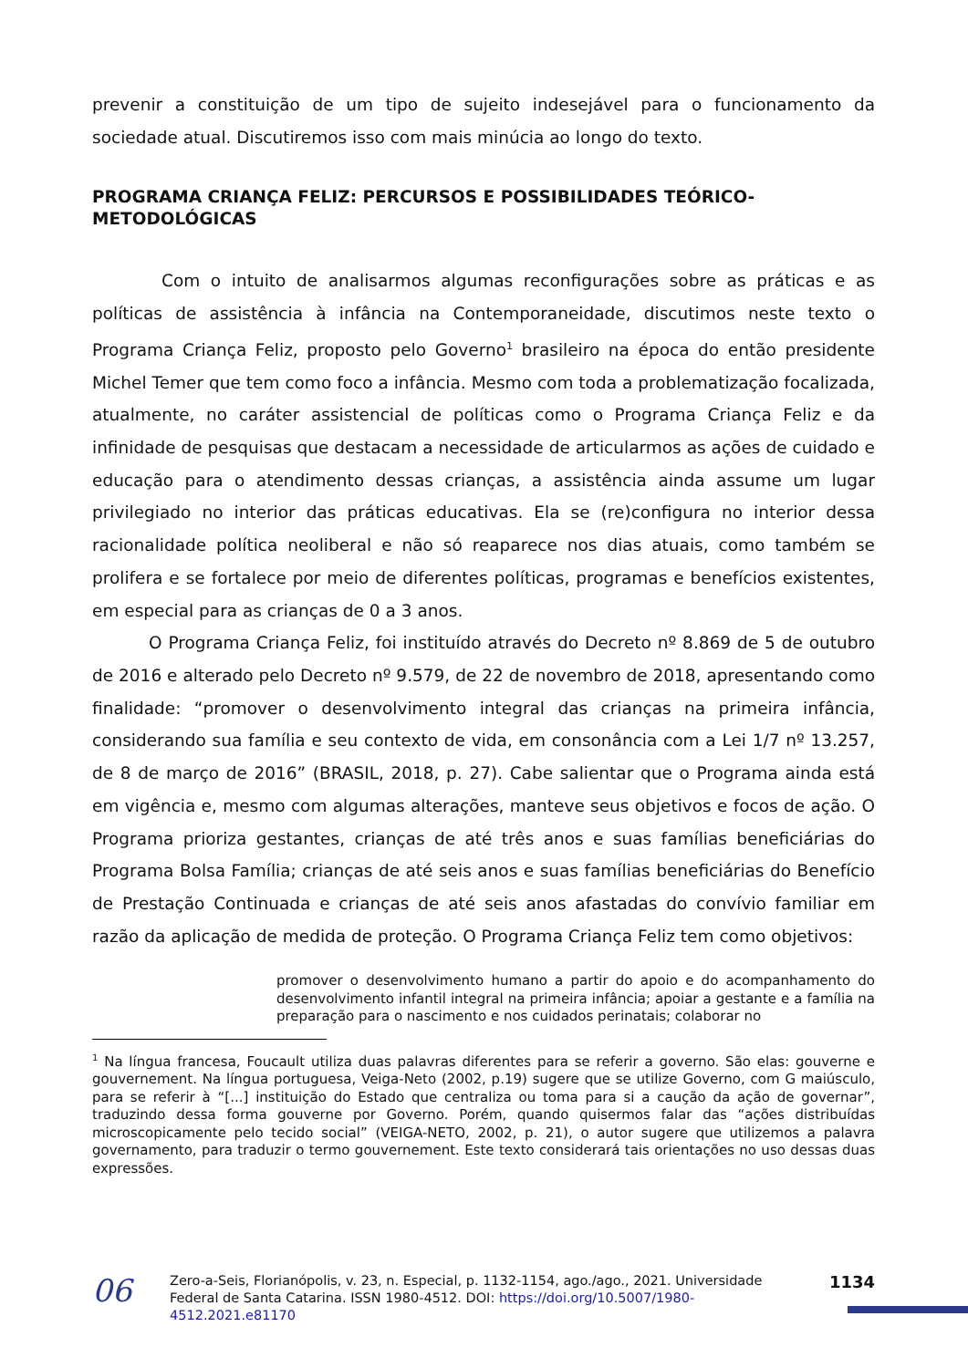prevenir a constituição de um tipo de sujeito indesejável para o funcionamento da sociedade atual. Discutiremos isso com mais minúcia ao longo do texto.
PROGRAMA CRIANÇA FELIZ: PERCURSOS E POSSIBILIDADES TEÓRICO-METODOLÓGICAS
Com o intuito de analisarmos algumas reconfigurações sobre as práticas e as políticas de assistência à infância na Contemporaneidade, discutimos neste texto o Programa Criança Feliz, proposto pelo Governo<sup>1</sup> brasileiro na época do então presidente Michel Temer que tem como foco a infância. Mesmo com toda a problematização focalizada, atualmente, no caráter assistencial de políticas como o Programa Criança Feliz e da infinidade de pesquisas que destacam a necessidade de articularmos as ações de cuidado e educação para o atendimento dessas crianças, a assistência ainda assume um lugar privilegiado no interior das práticas educativas. Ela se (re)configura no interior dessa racionalidade política neoliberal e não só reaparece nos dias atuais, como também se prolifera e se fortalece por meio de diferentes políticas, programas e benefícios existentes, em especial para as crianças de 0 a 3 anos.
O Programa Criança Feliz, foi instituído através do Decreto nº 8.869 de 5 de outubro de 2016 e alterado pelo Decreto nº 9.579, de 22 de novembro de 2018, apresentando como finalidade: “promover o desenvolvimento integral das crianças na primeira infância, considerando sua família e seu contexto de vida, em consonância com a Lei 1/7 nº 13.257, de 8 de março de 2016” (BRASIL, 2018, p. 27). Cabe salientar que o Programa ainda está em vigência e, mesmo com algumas alterações, manteve seus objetivos e focos de ação. O Programa prioriza gestantes, crianças de até três anos e suas famílias beneficiárias do Programa Bolsa Família; crianças de até seis anos e suas famílias beneficiárias do Benefício de Prestação Continuada e crianças de até seis anos afastadas do convívio familiar em razão da aplicação de medida de proteção. O Programa Criança Feliz tem como objetivos:
promover o desenvolvimento humano a partir do apoio e do acompanhamento do desenvolvimento infantil integral na primeira infância; apoiar a gestante e a família na preparação para o nascimento e nos cuidados perinatais; colaborar no
<sup>1</sup> Na língua francesa, Foucault utiliza duas palavras diferentes para se referir a governo. São elas: gouverne e gouvernement. Na língua portuguesa, Veiga-Neto (2002, p.19) sugere que se utilize Governo, com G maiúsculo, para se referir à “[...] instituição do Estado que centraliza ou toma para si a caução da ação de governar”, traduzindo dessa forma gouverne por Governo. Porém, quando quisermos falar das “ações distribuídas microscopicamente pelo tecido social” (VEIGA-NETO, 2002, p. 21), o autor sugere que utilizemos a palavra governamento, para traduzir o termo gouvernement. Este texto considerará tais orientações no uso dessas duas expressões.
06
Zero-a-Seis, Florianópolis, v. 23, n. Especial, p. 1132-1154, ago./ago., 2021. Universidade Federal de Santa Catarina. ISSN 1980-4512. DOI: https://doi.org/10.5007/1980-4512.2021.e81170
1134